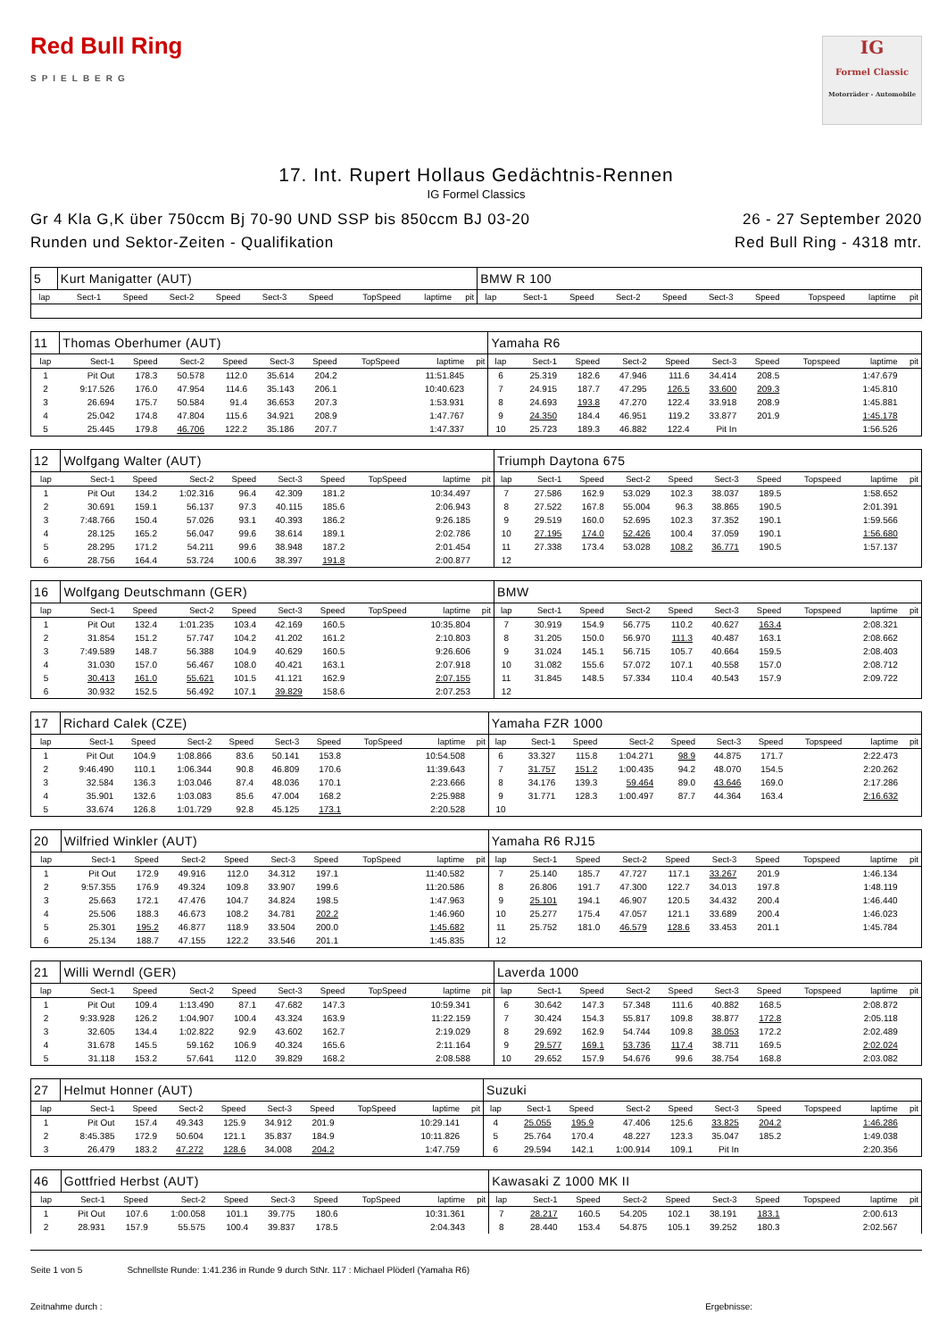Red Bull Ring
SPIELBERG
IG
Formel Classic
Motorräder - Automobile
17. Int. Rupert Hollaus Gedächtnis-Rennen
IG Formel Classics
Gr 4 Kla G,K über 750ccm Bj 70-90 UND SSP bis 850ccm BJ 03-20
Runden und Sektor-Zeiten - Qualifikation
26 - 27 September 2020
Red Bull Ring - 4318 mtr.
| 5 | Kurt Manigatter (AUT) | | | | | | | | | BMW R 100 | | | | | | | | | |
| lap | Sect-1 | Speed | Sect-2 | Speed | Sect-3 | Speed | TopSpeed | laptime | pit | lap | Sect-1 | Speed | Sect-2 | Speed | Sect-3 | Speed | Topspeed | laptime | pit |
| 11 | Thomas Oberhumer (AUT) | | | | | | | | | Yamaha R6 | | | | | | | | | |
| lap | Sect-1 | Speed | Sect-2 | Speed | Sect-3 | Speed | TopSpeed | laptime | pit | lap | Sect-1 | Speed | Sect-2 | Speed | Sect-3 | Speed | Topspeed | laptime | pit |
| 1 | Pit Out | 178.3 | 50.578 | 112.0 | 35.614 | 204.2 | | 11:51.845 | | 6 | 25.319 | 182.6 | 47.946 | 111.6 | 34.414 | 208.5 | | 1:47.679 | |
| 2 | 9:17.526 | 176.0 | 47.954 | 114.6 | 35.143 | 206.1 | | 10:40.623 | | 7 | 24.915 | 187.7 | 47.295 | 126.5 | 33.600 | 209.3 | | 1:45.810 | |
| 3 | 26.694 | 175.7 | 50.584 | 91.4 | 36.653 | 207.3 | | 1:53.931 | | 8 | 24.693 | 193.8 | 47.270 | 122.4 | 33.918 | 208.9 | | 1:45.881 | |
| 4 | 25.042 | 174.8 | 47.804 | 115.6 | 34.921 | 208.9 | | 1:47.767 | | 9 | 24.350 | 184.4 | 46.951 | 119.2 | 33.877 | 201.9 | | 1:45.178 | |
| 5 | 25.445 | 179.8 | 46.706 | 122.2 | 35.186 | 207.7 | | 1:47.337 | | 10 | 25.723 | 189.3 | 46.882 | 122.4 | Pit In | | | 1:56.526 | |
| 12 | Wolfgang Walter (AUT) | | | | | | | | | Triumph Daytona 675 | | | | | | | | | |
| lap | Sect-1 | Speed | Sect-2 | Speed | Sect-3 | Speed | TopSpeed | laptime | pit | lap | Sect-1 | Speed | Sect-2 | Speed | Sect-3 | Speed | Topspeed | laptime | pit |
| 1 | Pit Out | 134.2 | 1:02.316 | 96.4 | 42.309 | 181.2 | | 10:34.497 | | 7 | 27.586 | 162.9 | 53.029 | 102.3 | 38.037 | 189.5 | | 1:58.652 | |
| 2 | 30.691 | 159.1 | 56.137 | 97.3 | 40.115 | 185.6 | | 2:06.943 | | 8 | 27.522 | 167.8 | 55.004 | 96.3 | 38.865 | 190.5 | | 2:01.391 | |
| 3 | 7:48.766 | 150.4 | 57.026 | 93.1 | 40.393 | 186.2 | | 9:26.185 | | 9 | 29.519 | 160.0 | 52.695 | 102.3 | 37.352 | 190.1 | | 1:59.566 | |
| 4 | 28.125 | 165.2 | 56.047 | 99.6 | 38.614 | 189.1 | | 2:02.786 | | 10 | 27.195 | 174.0 | 52.426 | 100.4 | 37.059 | 190.1 | | 1:56.680 | |
| 5 | 28.295 | 171.2 | 54.211 | 99.6 | 38.948 | 187.2 | | 2:01.454 | | 11 | 27.338 | 173.4 | 53.028 | 108.2 | 36.771 | 190.5 | | 1:57.137 | |
| 6 | 28.756 | 164.4 | 53.724 | 100.6 | 38.397 | 191.8 | | 2:00.877 | | 12 | | | | | | | | | |
| 16 | Wolfgang Deutschmann (GER) | | | | | | | | | BMW | | | | | | | | | |
| lap | Sect-1 | Speed | Sect-2 | Speed | Sect-3 | Speed | TopSpeed | laptime | pit | lap | Sect-1 | Speed | Sect-2 | Speed | Sect-3 | Speed | Topspeed | laptime | pit |
| 1 | Pit Out | 132.4 | 1:01.235 | 103.4 | 42.169 | 160.5 | | 10:35.804 | | 7 | 30.919 | 154.9 | 56.775 | 110.2 | 40.627 | 163.4 | | 2:08.321 | |
| 2 | 31.854 | 151.2 | 57.747 | 104.2 | 41.202 | 161.2 | | 2:10.803 | | 8 | 31.205 | 150.0 | 56.970 | 111.3 | 40.487 | 163.1 | | 2:08.662 | |
| 3 | 7:49.589 | 148.7 | 56.388 | 104.9 | 40.629 | 160.5 | | 9:26.606 | | 9 | 31.024 | 145.1 | 56.715 | 105.7 | 40.664 | 159.5 | | 2:08.403 | |
| 4 | 31.030 | 157.0 | 56.467 | 108.0 | 40.421 | 163.1 | | 2:07.918 | | 10 | 31.082 | 155.6 | 57.072 | 107.1 | 40.558 | 157.0 | | 2:08.712 | |
| 5 | 30.413 | 161.0 | 55.621 | 101.5 | 41.121 | 162.9 | | 2:07.155 | | 11 | 31.845 | 148.5 | 57.334 | 110.4 | 40.543 | 157.9 | | 2:09.722 | |
| 6 | 30.932 | 152.5 | 56.492 | 107.1 | 39.829 | 158.6 | | 2:07.253 | | 12 | | | | | | | | | |
| 17 | Richard Calek (CZE) | | | | | | | | | Yamaha FZR 1000 | | | | | | | | | |
| lap | Sect-1 | Speed | Sect-2 | Speed | Sect-3 | Speed | TopSpeed | laptime | pit | lap | Sect-1 | Speed | Sect-2 | Speed | Sect-3 | Speed | Topspeed | laptime | pit |
| 1 | Pit Out | 104.9 | 1:08.866 | 83.6 | 50.141 | 153.8 | | 10:54.508 | | 6 | 33.327 | 115.8 | 1:04.271 | 98.9 | 44.875 | 171.7 | | 2:22.473 | |
| 2 | 9:46.490 | 110.1 | 1:06.344 | 90.8 | 46.809 | 170.6 | | 11:39.643 | | 7 | 31.757 | 151.2 | 1:00.435 | 94.2 | 48.070 | 154.5 | | 2:20.262 | |
| 3 | 32.584 | 136.3 | 1:03.046 | 87.4 | 48.036 | 170.1 | | 2:23.666 | | 8 | 34.176 | 139.3 | 59.464 | 89.0 | 43.646 | 169.0 | | 2:17.286 | |
| 4 | 35.901 | 132.6 | 1:03.083 | 85.6 | 47.004 | 168.2 | | 2:25.988 | | 9 | 31.771 | 128.3 | 1:00.497 | 87.7 | 44.364 | 163.4 | | 2:16.632 | |
| 5 | 33.674 | 126.8 | 1:01.729 | 92.8 | 45.125 | 173.1 | | 2:20.528 | | 10 | | | | | | | | | |
| 20 | Wilfried Winkler (AUT) | | | | | | | | | Yamaha R6 RJ15 | | | | | | | | | |
| lap | Sect-1 | Speed | Sect-2 | Speed | Sect-3 | Speed | TopSpeed | laptime | pit | lap | Sect-1 | Speed | Sect-2 | Speed | Sect-3 | Speed | Topspeed | laptime | pit |
| 1 | Pit Out | 172.9 | 49.916 | 112.0 | 34.312 | 197.1 | | 11:40.582 | | 7 | 25.140 | 185.7 | 47.727 | 117.1 | 33.267 | 201.9 | | 1:46.134 | |
| 2 | 9:57.355 | 176.9 | 49.324 | 109.8 | 33.907 | 199.6 | | 11:20.586 | | 8 | 26.806 | 191.7 | 47.300 | 122.7 | 34.013 | 197.8 | | 1:48.119 | |
| 3 | 25.663 | 172.1 | 47.476 | 104.7 | 34.824 | 198.5 | | 1:47.963 | | 9 | 25.101 | 194.1 | 46.907 | 120.5 | 34.432 | 200.4 | | 1:46.440 | |
| 4 | 25.506 | 188.3 | 46.673 | 108.2 | 34.781 | 202.2 | | 1:46.960 | | 10 | 25.277 | 175.4 | 47.057 | 121.1 | 33.689 | 200.4 | | 1:46.023 | |
| 5 | 25.301 | 195.2 | 46.877 | 118.9 | 33.504 | 200.0 | | 1:45.682 | | 11 | 25.752 | 181.0 | 46.579 | 128.6 | 33.453 | 201.1 | | 1:45.784 | |
| 6 | 25.134 | 188.7 | 47.155 | 122.2 | 33.546 | 201.1 | | 1:45.835 | | 12 | | | | | | | | | |
| 21 | Willi Werndl (GER) | | | | | | | | | Laverda 1000 | | | | | | | | | |
| lap | Sect-1 | Speed | Sect-2 | Speed | Sect-3 | Speed | TopSpeed | laptime | pit | lap | Sect-1 | Speed | Sect-2 | Speed | Sect-3 | Speed | Topspeed | laptime | pit |
| 1 | Pit Out | 109.4 | 1:13.490 | 87.1 | 47.682 | 147.3 | | 10:59.341 | | 6 | 30.642 | 147.3 | 57.348 | 111.6 | 40.882 | 168.5 | | 2:08.872 | |
| 2 | 9:33.928 | 126.2 | 1:04.907 | 100.4 | 43.324 | 163.9 | | 11:22.159 | | 7 | 30.424 | 154.3 | 55.817 | 109.8 | 38.877 | 172.8 | | 2:05.118 | |
| 3 | 32.605 | 134.4 | 1:02.822 | 92.9 | 43.602 | 162.7 | | 2:19.029 | | 8 | 29.692 | 162.9 | 54.744 | 109.8 | 38.053 | 172.2 | | 2:02.489 | |
| 4 | 31.678 | 145.5 | 59.162 | 106.9 | 40.324 | 165.6 | | 2:11.164 | | 9 | 29.577 | 169.1 | 53.736 | 117.4 | 38.711 | 169.5 | | 2:02.024 | |
| 5 | 31.118 | 153.2 | 57.641 | 112.0 | 39.829 | 168.2 | | 2:08.588 | | 10 | 29.652 | 157.9 | 54.676 | 99.6 | 38.754 | 168.8 | | 2:03.082 | |
| 27 | Helmut Honner (AUT) | | | | | | | | | Suzuki | | | | | | | | | |
| lap | Sect-1 | Speed | Sect-2 | Speed | Sect-3 | Speed | TopSpeed | laptime | pit | lap | Sect-1 | Speed | Sect-2 | Speed | Sect-3 | Speed | Topspeed | laptime | pit |
| 1 | Pit Out | 157.4 | 49.343 | 125.9 | 34.912 | 201.9 | | 10:29.141 | | 4 | 25.055 | 195.9 | 47.406 | 125.6 | 33.825 | 204.2 | | 1:46.286 | |
| 2 | 8:45.385 | 172.9 | 50.604 | 121.1 | 35.837 | 184.9 | | 10:11.826 | | 5 | 25.764 | 170.4 | 48.227 | 123.3 | 35.047 | 185.2 | | 1:49.038 | |
| 3 | 26.479 | 183.2 | 47.272 | 128.6 | 34.008 | 204.2 | | 1:47.759 | | 6 | 29.594 | 142.1 | 1:00.914 | 109.1 | Pit In | | | 2:20.356 | |
| 46 | Gottfried Herbst (AUT) | | | | | | | | | Kawasaki Z 1000 MK II | | | | | | | | | |
| lap | Sect-1 | Speed | Sect-2 | Speed | Sect-3 | Speed | TopSpeed | laptime | pit | lap | Sect-1 | Speed | Sect-2 | Speed | Sect-3 | Speed | Topspeed | laptime | pit |
| 1 | Pit Out | 107.6 | 1:00.058 | 101.1 | 39.775 | 180.6 | | 10:31.361 | | 7 | 28.217 | 160.5 | 54.205 | 102.1 | 38.191 | 183.1 | | 2:00.613 | |
| 2 | 28.931 | 157.9 | 55.575 | 100.4 | 39.837 | 178.5 | | 2:04.343 | | 8 | 28.440 | 153.4 | 54.875 | 105.1 | 39.252 | 180.3 | | 2:02.567 | |
Seite 1 von 5 Schnellste Runde: 1:41.236 in Runde 9 durch StNr. 117 : Michael Plöderl (Yamaha R6)
Zeitnahme durch : Ergebnisse: